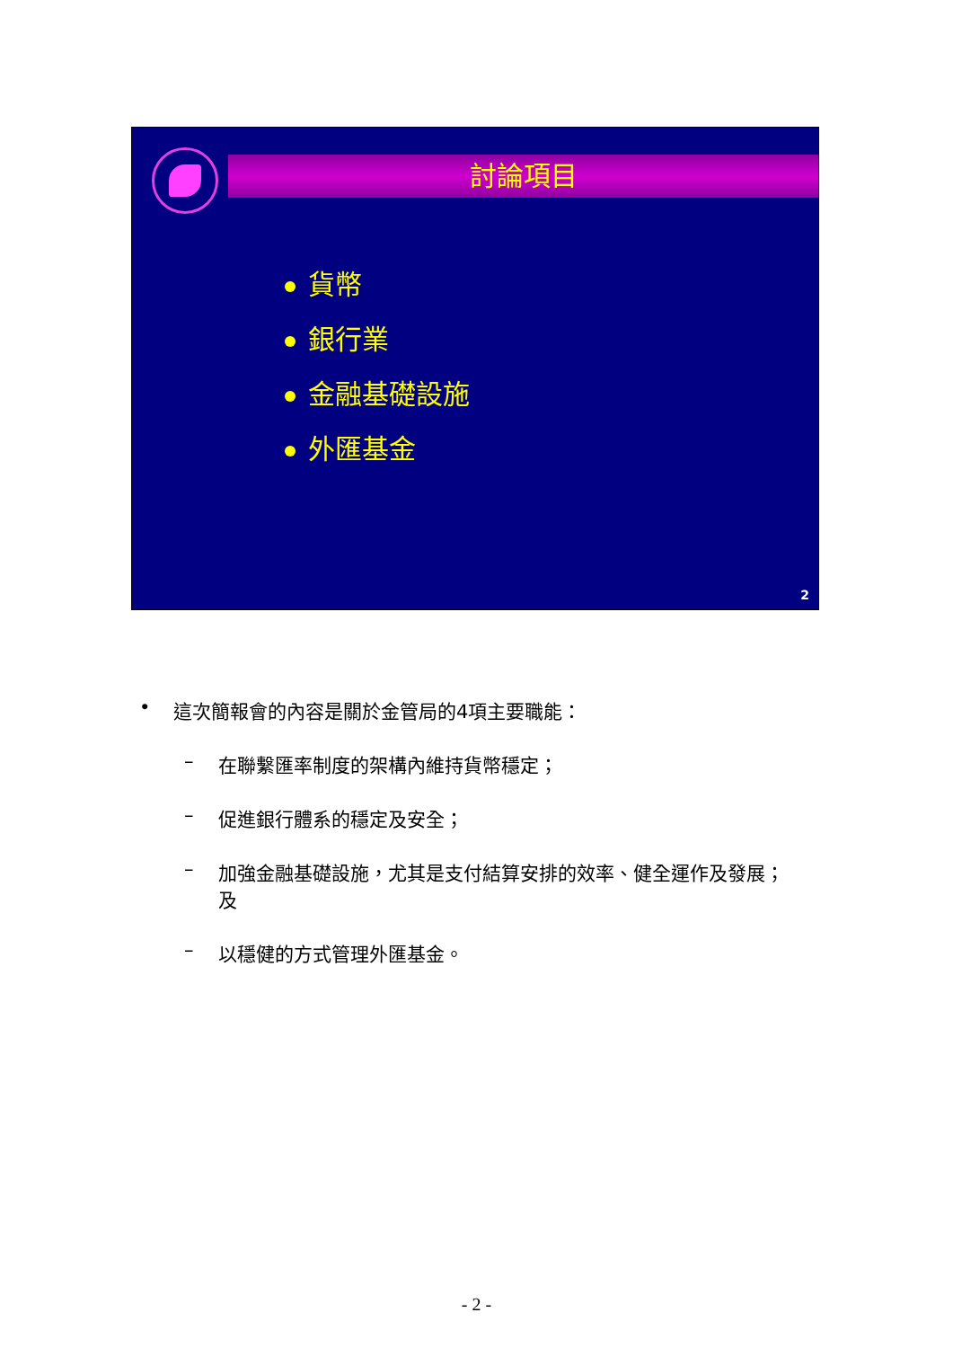討論項目
貨幣
銀行業
金融基礎設施
外匯基金
2
• 這次簡報會的內容是關於金管局的4項主要職能：
– 在聯繫匯率制度的架構內維持貨幣穩定；
– 促進銀行體系的穩定及安全；
– 加強金融基礎設施，尤其是支付結算安排的效率、健全運作及發展；及
– 以穩健的方式管理外匯基金。
- 2 -